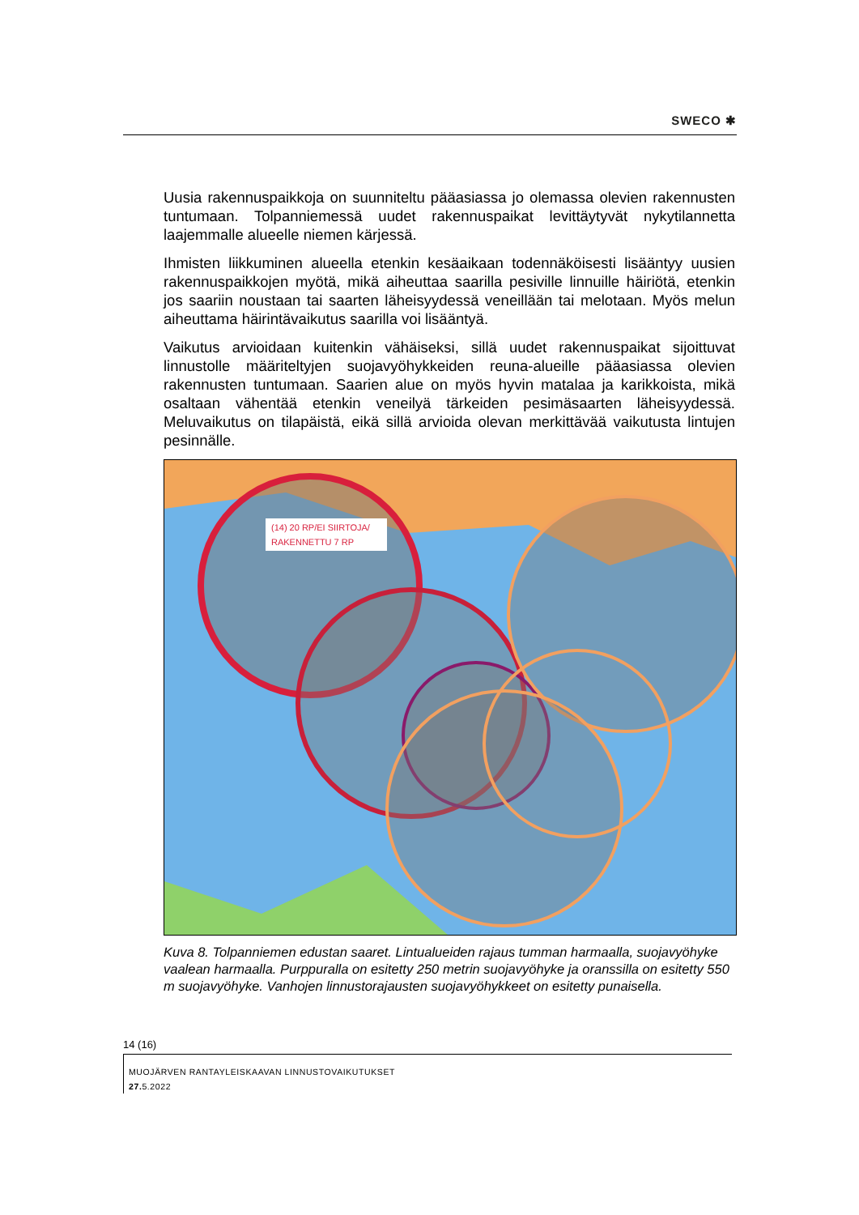SWECO ✱
Uusia rakennuspaikkoja on suunniteltu pääasiassa jo olemassa olevien rakennusten tuntumaan. Tolpanniemessä uudet rakennuspaikat levittäytyvät nykytilannetta laajemmalle alueelle niemen kärjessä.
Ihmisten liikkuminen alueella etenkin kesäaikaan todennäköisesti lisääntyy uusien rakennuspaikkojen myötä, mikä aiheuttaa saarilla pesiville linnuille häiriötä, etenkin jos saariin noustaan tai saarten läheisyydessä veneillään tai melotaan. Myös melun aiheuttama häirintävaikutus saarilla voi lisääntyä.
Vaikutus arvioidaan kuitenkin vähäiseksi, sillä uudet rakennuspaikat sijoittuvat linnustolle määriteltyjen suojavyöhykkeiden reuna-alueille pääasiassa olevien rakennusten tuntumaan. Saarien alue on myös hyvin matalaa ja karikkoista, mikä osaltaan vähentää etenkin veneilyä tärkeiden pesimäsaarten läheisyydessä. Meluvaikutus on tilapäistä, eikä sillä arvioida olevan merkittävää vaikutusta lintujen pesinnälle.
(14) 20 RP/EI SIIRTOJA/
RAKENNETTU 7 RP
Kuva 8. Tolpanniemen edustan saaret. Lintualueiden rajaus tumman harmaalla, suojavyöhyke vaalean harmaalla. Purppuralla on esitetty 250 metrin suojavyöhyke ja oranssilla on esitetty 550 m suojavyöhyke. Vanhojen linnustorajausten suojavyöhykkeet on esitetty punaisella.
14 (16)
MUOJÄRVEN RANTAYLEISKAAVAN LINNUSTOVAIKUTUKSET
27. 5.2022